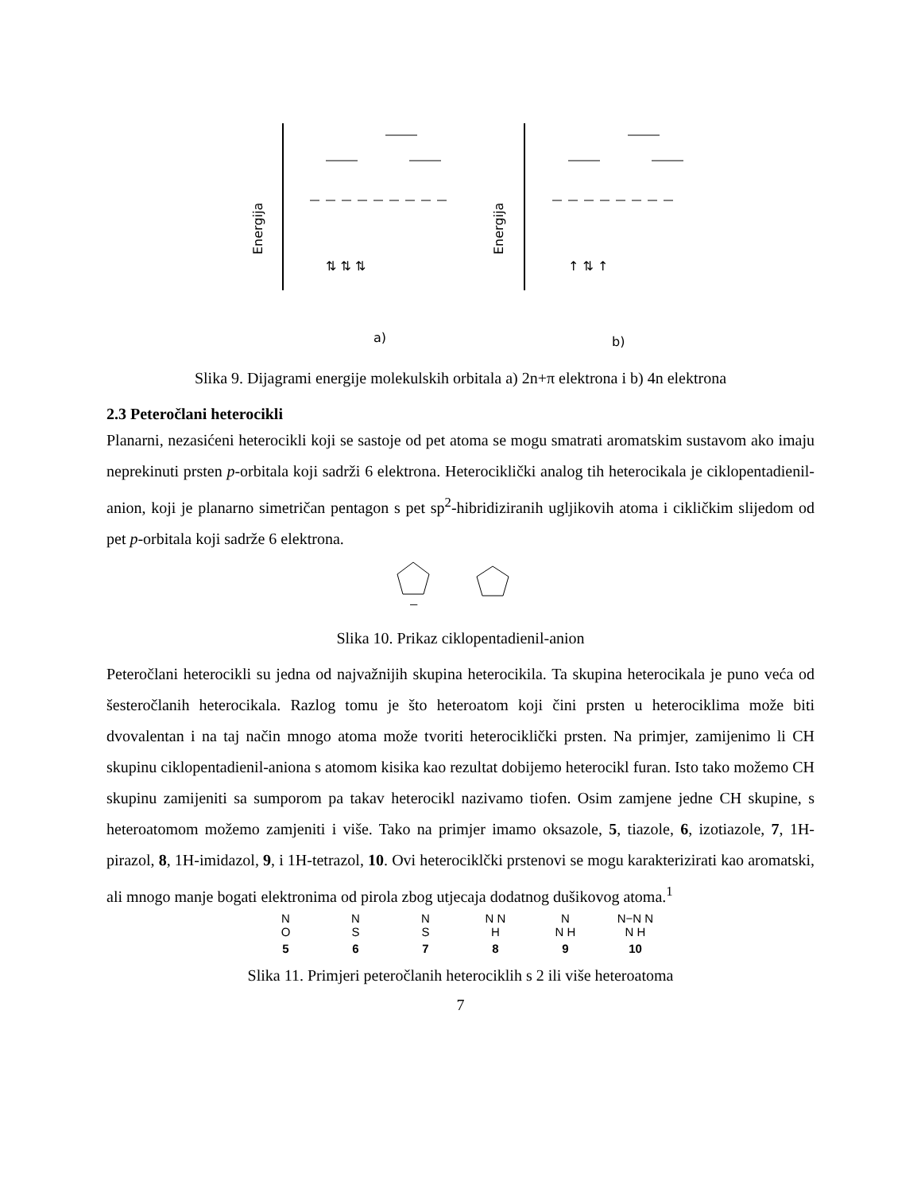Energija
⇅ ⇅ ⇅
Energija
↑ ⇅ ↑
a)
b)
Slika 9. Dijagrami energije molekulskih orbitala a) 2n+π elektrona i b) 4n elektrona
2.3 Peteročlani heterocikli
Planarni, nezasićeni heterocikli koji se sastoje od pet atoma se mogu smatrati aromatskim sustavom ako imaju neprekinuti prsten p-orbitala koji sadrži 6 elektrona. Heterociklički analog tih heterocikala je ciklopentadienil-anion, koji je planarno simetričan pentagon s pet sp<sup>2</sup>-hibridiziranih ugljikovih atoma i cikličkim slijedom od pet p-orbitala koji sadrže 6 elektrona.
−
Slika 10. Prikaz ciklopentadienil-anion
Peteročlani heterocikli su jedna od najvažnijih skupina heterocikila. Ta skupina heterocikala je puno veća od šesteročlanih heterocikala. Razlog tomu je što heteroatom koji čini prsten u heterociklima može biti dvovalentan i na taj način mnogo atoma može tvoriti heterociklički prsten. Na primjer, zamijenimo li CH skupinu ciklopentadienil-aniona s atomom kisika kao rezultat dobijemo heterocikl furan. Isto tako možemo CH skupinu zamijeniti sa sumporom pa takav heterocikl nazivamo tiofen. Osim zamjene jedne CH skupine, s heteroatomom možemo zamjeniti i više. Tako na primjer imamo oksazole, 5, tiazole, 6, izotiazole, 7, 1H-pirazol, 8, 1H-imidazol, 9, i 1H-tetrazol, 10. Ovi heterociklčki prstenovi se mogu karakterizirati kao aromatski, ali mnogo manje bogati elektronima od pirola zbog utjecaja dodatnog dušikovog atoma.<sup>1</sup>
N
O
5
N
S
6
N
S
7
N N
H
8
N
N H
9
N−N N
N H
10
Slika 11. Primjeri peteročlanih heterociklih s 2 ili više heteroatoma
7